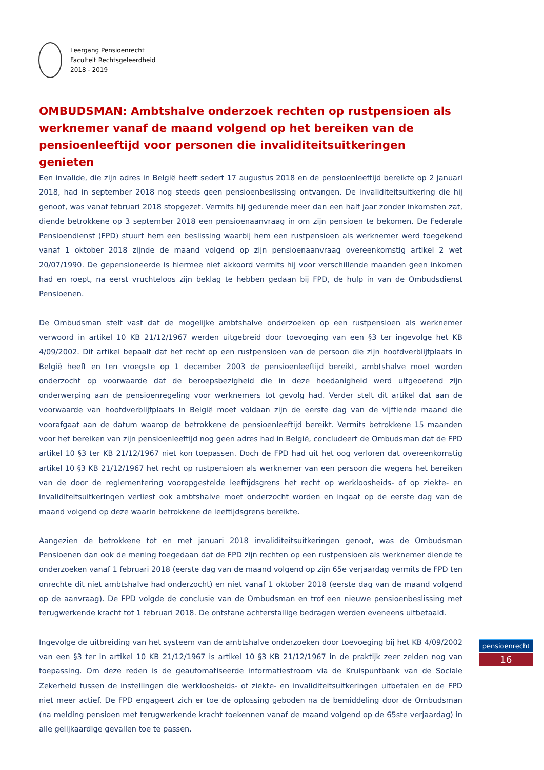Leergang Pensioenrecht
Faculteit Rechtsgeleerdheid
2018 - 2019
OMBUDSMAN: Ambtshalve onderzoek rechten op rustpensioen als werknemer vanaf de maand volgend op het bereiken van de pensioenleeftijd voor personen die invaliditeitsuitkeringen genieten
Een invalide, die zijn adres in België heeft sedert 17 augustus 2018 en de pensioenleeftijd bereikte op 2 januari 2018, had in september 2018 nog steeds geen pensioenbeslissing ontvangen. De invaliditeitsuitkering die hij genoot, was vanaf februari 2018 stopgezet. Vermits hij gedurende meer dan een half jaar zonder inkomsten zat, diende betrokkene op 3 september 2018 een pensioenaanvraag in om zijn pensioen te bekomen. De Federale Pensioendienst (FPD) stuurt hem een beslissing waarbij hem een rustpensioen als werknemer werd toegekend vanaf 1 oktober 2018 zijnde de maand volgend op zijn pensioenaanvraag overeenkomstig artikel 2 wet 20/07/1990. De gepensioneerde is hiermee niet akkoord vermits hij voor verschillende maanden geen inkomen had en roept, na eerst vruchteloos zijn beklag te hebben gedaan bij FPD, de hulp in van de Ombudsdienst Pensioenen.
De Ombudsman stelt vast dat de mogelijke ambtshalve onderzoeken op een rustpensioen als werknemer verwoord in artikel 10 KB 21/12/1967 werden uitgebreid door toevoeging van een §3 ter ingevolge het KB 4/09/2002. Dit artikel bepaalt dat het recht op een rustpensioen van de persoon die zijn hoofdverblijfplaats in België heeft en ten vroegste op 1 december 2003 de pensioenleeftijd bereikt, ambtshalve moet worden onderzocht op voorwaarde dat de beroepsbezigheid die in deze hoedanigheid werd uitgeoefend zijn onderwerping aan de pensioenregeling voor werknemers tot gevolg had. Verder stelt dit artikel dat aan de voorwaarde van hoofdverblijfplaats in België moet voldaan zijn de eerste dag van de vijftiende maand die voorafgaat aan de datum waarop de betrokkene de pensioenleeftijd bereikt. Vermits betrokkene 15 maanden voor het bereiken van zijn pensioenleeftijd nog geen adres had in België, concludeert de Ombudsman dat de FPD artikel 10 §3 ter KB 21/12/1967 niet kon toepassen. Doch de FPD had uit het oog verloren dat overeenkomstig artikel 10 §3 KB 21/12/1967 het recht op rustpensioen als werknemer van een persoon die wegens het bereiken van de door de reglementering vooropgestelde leeftijdsgrens het recht op werkloosheids- of op ziekte- en invaliditeitsuitkeringen verliest ook ambtshalve moet onderzocht worden en ingaat op de eerste dag van de maand volgend op deze waarin betrokkene de leeftijdsgrens bereikte.
Aangezien de betrokkene tot en met januari 2018 invaliditeitsuitkeringen genoot, was de Ombudsman Pensioenen dan ook de mening toegedaan dat de FPD zijn rechten op een rustpensioen als werknemer diende te onderzoeken vanaf 1 februari 2018 (eerste dag van de maand volgend op zijn 65e verjaardag vermits de FPD ten onrechte dit niet ambtshalve had onderzocht) en niet vanaf 1 oktober 2018 (eerste dag van de maand volgend op de aanvraag). De FPD volgde de conclusie van de Ombudsman en trof een nieuwe pensioenbeslissing met terugwerkende kracht tot 1 februari 2018. De ontstane achterstallige bedragen werden eveneens uitbetaald.
Ingevolge de uitbreiding van het systeem van de ambtshalve onderzoeken door toevoeging bij het KB 4/09/2002 van een §3 ter in artikel 10 KB 21/12/1967 is artikel 10 §3 KB 21/12/1967 in de praktijk zeer zelden nog van toepassing. Om deze reden is de geautomatiseerde informatiestroom via de Kruispuntbank van de Sociale Zekerheid tussen de instellingen die werkloosheids- of ziekte- en invaliditeitsuitkeringen uitbetalen en de FPD niet meer actief. De FPD engageert zich er toe de oplossing geboden na de bemiddeling door de Ombudsman (na melding pensioen met terugwerkende kracht toekennen vanaf de maand volgend op de 65ste verjaardag) in alle gelijkaardige gevallen toe te passen.
pensioenrecht
16